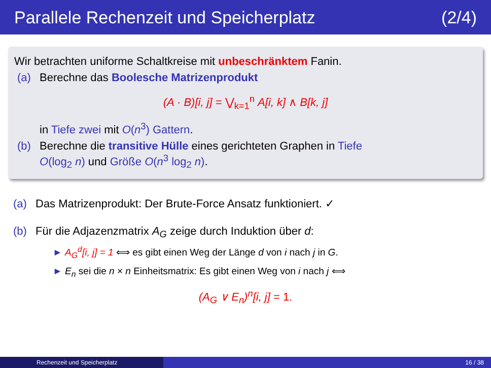Parallele Rechenzeit und Speicherplatz (2/4)
Wir betrachten uniforme Schaltkreise mit unbeschränktem Fanin.
(a) Berechne das Boolesche Matrizenprodukt
(A · B)[i, j] = ⋁<sub>k=1</sub><sup>n</sup> A[i, k] ∧ B[k, j]
in Tiefe zwei mit O(n<sup>3</sup>) Gattern.
(b) Berechne die transitive Hülle eines gerichteten Graphen in Tiefe
O(log<sub>2</sub> n) und Größe O(n<sup>3</sup> log<sub>2</sub> n).
(a) Das Matrizenprodukt: Der Brute-Force Ansatz funktioniert. ✓
(b) Für die Adjazenzmatrix A<sub>G</sub> zeige durch Induktion über d:
► A<sub>G</sub><sup>d</sup>[i, j] = 1 ⟺ es gibt einen Weg der Länge d von i nach j in G.
► E<sub>n</sub> sei die n × n Einheitsmatrix: Es gibt einen Weg von i nach j ⟺
(A<sub>G</sub> ∨ E<sub>n</sub>)<sup>n</sup>[i, j] = 1.
Rechenzeit und Speicherplatz 16 / 38